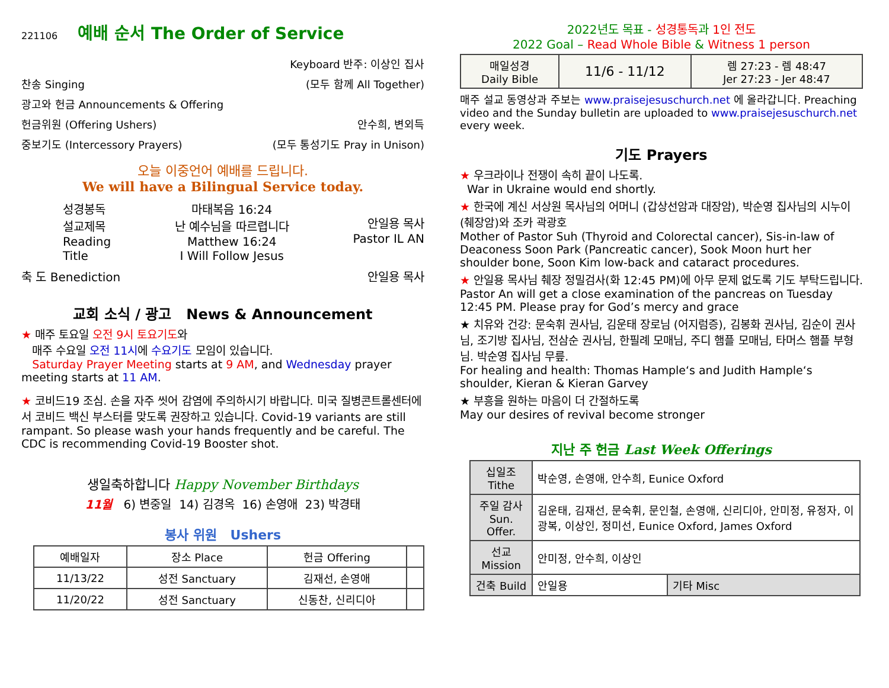221106 예배 순서 The Order of Service
Keyboard 반주: 이상인 집사
찬송 Singing (모두 함께 All Together)
광고와 헌금 Announcements & Offering
헌금위원 (Offering Ushers) 안수희, 변외득
중보기도 (Intercessory Prayers) (모두 통성기도 Pray in Unison)
오늘 이중언어 예배를 드립니다.
We will have a Bilingual Service today.
성경봉독
설교제목
Reading
Title
마태복음 16:24
난 예수님을 따르렵니다
Matthew 16:24
I Will Follow Jesus
안일용 목사
Pastor IL AN
축 도 Benediction 안일용 목사
교회 소식 / 광고 News & Announcement
★ 매주 토요일 오전 9시 토요기도와
매주 수요일 오전 11시에 수요기도 모임이 있습니다.
Saturday Prayer Meeting starts at 9 AM, and Wednesday prayer meeting starts at 11 AM.
★ 코비드19 조심. 손을 자주 씻어 감염에 주의하시기 바랍니다. 미국 질병콘트롤센터에서 코비드 백신 부스터를 맞도록 권장하고 있습니다. Covid-19 variants are still rampant. So please wash your hands frequently and be careful. The CDC is recommending Covid-19 Booster shot.
생일축하합니다 Happy November Birthdays
11월 6) 변중일 14) 김경옥 16) 손영애 23) 박경태
봉사 위원 Ushers
| 예배일자 | 장소 Place | 헌금 Offering | |
| --- | --- | --- | --- |
| 11/13/22 | 성전 Sanctuary | 김재선, 손영애 | |
| 11/20/22 | 성전 Sanctuary | 신동찬, 신리디아 | |
2022년도 목표 - 성경통독과 1인 전도
2022 Goal – Read Whole Bible & Witness 1 person
| 매일성경 Daily Bible | 11/6 - 11/12 | 렘 27:23 - 렘 48:47 Jer 27:23 - Jer 48:47 |
매주 설교 동영상과 주보는 www.praisejesuschurch.net 에 올라갑니다. Preaching video and the Sunday bulletin are uploaded to www.praisejesuschurch.net every week.
기도 Prayers
★ 우크라이나 전쟁이 속히 끝이 나도록.
War in Ukraine would end shortly.
★ 한국에 계신 서상원 목사님의 어머니 (갑상선암과 대장암), 박순영 집사님의 시누이 (췌장암)와 조카 곽광호
Mother of Pastor Suh (Thyroid and Colorectal cancer), Sis-in-law of Deaconess Soon Park (Pancreatic cancer), Sook Moon hurt her shoulder bone, Soon Kim low-back and cataract procedures.
★ 안일용 목사님 췌장 정밀검사(화 12:45 PM)에 아무 문제 없도록 기도 부탁드립니다.
Pastor An will get a close examination of the pancreas on Tuesday 12:45 PM. Please pray for God’s mercy and grace
★ 치유와 건강: 문숙휘 권사님, 김운태 장로님 (어지럼증), 김봉화 권사님, 김순이 권사님, 조기방 집사님, 전삼순 권사님, 한필례 모매님, 주디 햄플 모매님, 타머스 햄플 부형님. 박순영 집사님 무릎.
For healing and health: Thomas Hample‘s and Judith Hample‘s shoulder, Kieran & Kieran Garvey
★ 부흥을 원하는 마음이 더 간절하도록
May our desires of revival become stronger
지난 주 헌금 Last Week Offerings
| 십일조 Tithe | 박순영, 손영애, 안수희, Eunice Oxford | |
| 주일 감사 Sun. Offer. | 김운태, 김재선, 문숙휘, 문인철, 손영애, 신리디아, 안미정, 유정자, 이광복, 이상인, 정미선, Eunice Oxford, James Oxford | |
| 선교 Mission | 안미정, 안수희, 이상인 | |
| 건축 Build | 안일용 | 기타 Misc |